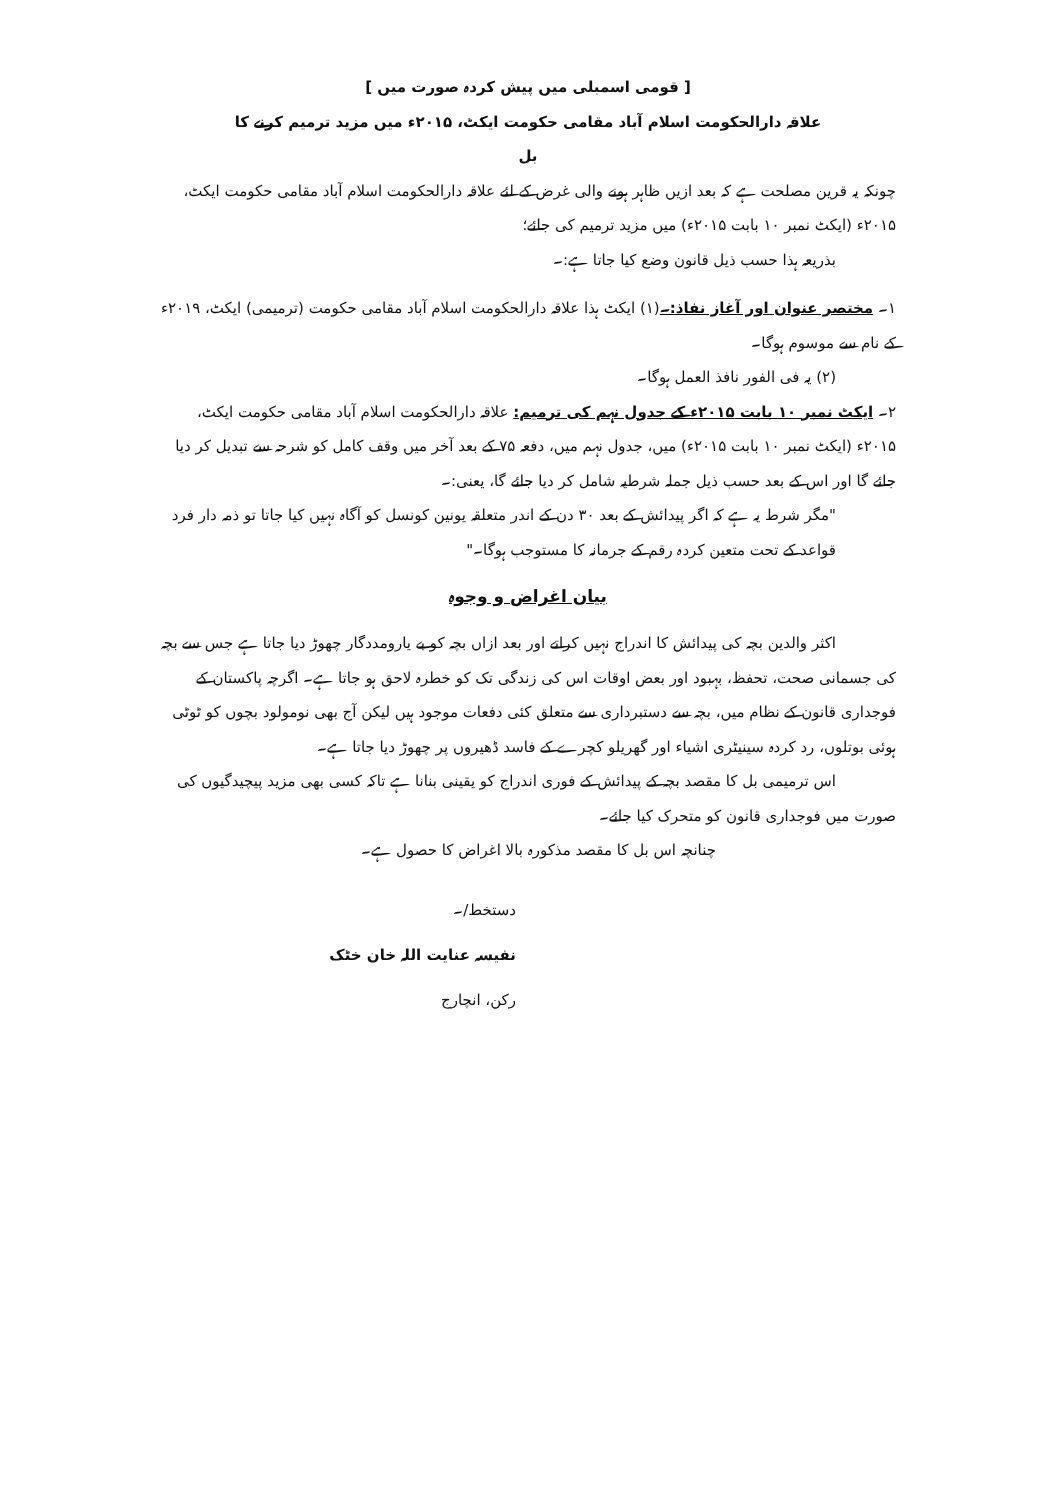[ قومی اسمبلی میں پیش کردہ صورت میں ]
علاقہ دارالحکومت اسلام آباد مقامی حکومت ایکٹ، ۲۰۱۵ء میں مزید ترمیم کرنے کا
بل
چونکہ یہ قرین مصلحت ہے کہ بعد ازیں ظاہر ہونے والی غرض کے لئے علاقہ دارالحکومت اسلام آباد مقامی حکومت ایکٹ، ۲۰۱۵ء (ایکٹ نمبر ۱۰ بابت ۲۰۱۵ء) میں مزید ترمیم کی جائے؛
بذریعہ ہذا حسب ذیل قانون وضع کیا جاتا ہے:۔
۱۔ مختصر عنوان اور آغاز نفاذ:۔(۱) ایکٹ ہذا علاقہ دارالحکومت اسلام آباد مقامی حکومت (ترمیمی) ایکٹ، ۲۰۱۹ء کے نام سے موسوم ہوگا۔
(۲) یہ فی الفور نافذ العمل ہوگا۔
۲۔ ایکٹ نمبر ۱۰ بابت ۲۰۱۵ء کے جدول نہم کی ترمیم: علاقہ دارالحکومت اسلام آباد مقامی حکومت ایکٹ، ۲۰۱۵ء (ایکٹ نمبر ۱۰ بابت ۲۰۱۵ء) میں، جدول نہم میں، دفعہ ۷۵ کے بعد آخر میں وقف کامل کو شرحہ سے تبدیل کر دیا جائے گا اور اس کے بعد حسب ذیل جملہ شرطیہ شامل کر دیا جائے گا، یعنی:۔
"مگر شرط یہ ہے کہ اگر پیدائش کے بعد ۳۰ دن کے اندر متعلقہ یونین کونسل کو آگاہ نہیں کیا جاتا تو ذمہ دار فرد قواعد کے تحت متعین کردہ رقم کے جرمانہ کا مستوجب ہوگا۔"
بیان اغراض و وجوہ
اکثر والدین بچہ کی پیدائش کا اندراج نہیں کراتے اور بعد ازاں بچہ کو بے یارومددگار چھوڑ دیا جاتا ہے جس سے بچہ کی جسمانی صحت، تحفظ، بہبود اور بعض اوقات اس کی زندگی تک کو خطرہ لاحق ہو جاتا ہے۔ اگرچہ پاکستان کے فوجداری قانون کے نظام میں، بچہ سے دستبرداری سے متعلق کئی دفعات موجود ہیں لیکن آج بھی نومولود بچوں کو ٹوٹی ہوئی بوتلوں، رد کردہ سینیٹری اشیاء اور گھریلو کچرے کے فاسد ڈھیروں پر چھوڑ دیا جاتا ہے۔
اس ترمیمی بل کا مقصد بچہ کے پیدائش کے فوری اندراج کو یقینی بنانا ہے تاکہ کسی بھی مزید پیچیدگیوں کی صورت میں فوجداری قانون کو متحرک کیا جائے۔
چنانچہ اس بل کا مقصد مذکورہ بالا اغراض کا حصول ہے۔
دستخط/۔
نفیسہ عنایت اللہ خان خٹک
رکن، انچارج